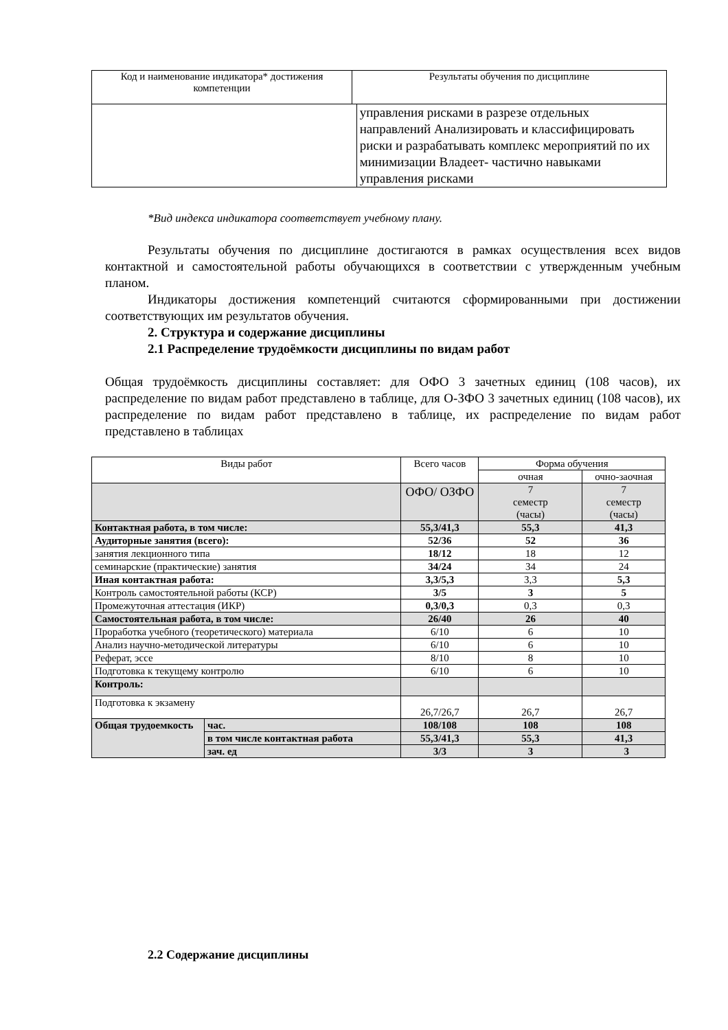| Код и наименование индикатора* достижения компетенции | Результаты обучения по дисциплине | |
| --- | --- | --- |
| | | управления рисками в разрезе отдельных направлений Анализировать и классифицировать риски и разрабатывать комплекс мероприятий по их минимизации Владеет- частично навыками управления рисками |
*Вид индекса индикатора соответствует учебному плану.
Результаты обучения по дисциплине достигаются в рамках осуществления всех видов контактной и самостоятельной работы обучающихся в соответствии с утвержденным учебным планом.
Индикаторы достижения компетенций считаются сформированными при достижении соответствующих им результатов обучения.
2. Структура и содержание дисциплины
2.1 Распределение трудоёмкости дисциплины по видам работ
Общая трудоёмкость дисциплины составляет: для ОФО 3 зачетных единиц (108 часов), их распределение по видам работ представлено в таблице, для О-ЗФО 3 зачетных единиц (108 часов), их распределение по видам работ представлено в таблице, их распределение по видам работ представлено в таблицах
| Виды работ | | Всего часов | Форма обучения | |
| | | | очная | очно-заочная |
| | | ОФО/ ОЗФО | 7 семестр (часы) | 7 семестр (часы) |
| Контактная работа, в том числе: | | 55,3/41,3 | 55,3 | 41,3 |
| Аудиторные занятия (всего): | | 52/36 | 52 | 36 |
| занятия лекционного типа | | 18/12 | 18 | 12 |
| семинарские (практические) занятия | | 34/24 | 34 | 24 |
| Иная контактная работа: | | 3,3/5,3 | 3,3 | 5,3 |
| Контроль самостоятельной работы (КСР) | | 3/5 | 3 | 5 |
| Промежуточная аттестация (ИКР) | | 0,3/0,3 | 0,3 | 0,3 |
| Самостоятельная работа, в том числе: | | 26/40 | 26 | 40 |
| Проработка учебного (теоретического) материала | | 6/10 | 6 | 10 |
| Анализ научно-методической литературы | | 6/10 | 6 | 10 |
| Реферат, эссе | | 8/10 | 8 | 10 |
| Подготовка к текущему контролю | | 6/10 | 6 | 10 |
| Контроль: | | | | |
| Подготовка к экзамену | | 26,7/26,7 | 26,7 | 26,7 |
| Общая трудоемкость | час. | 108/108 | 108 | 108 |
| | в том числе контактная работа | 55,3/41,3 | 55,3 | 41,3 |
| | зач. ед | 3/3 | 3 | 3 |
2.2 Содержание дисциплины